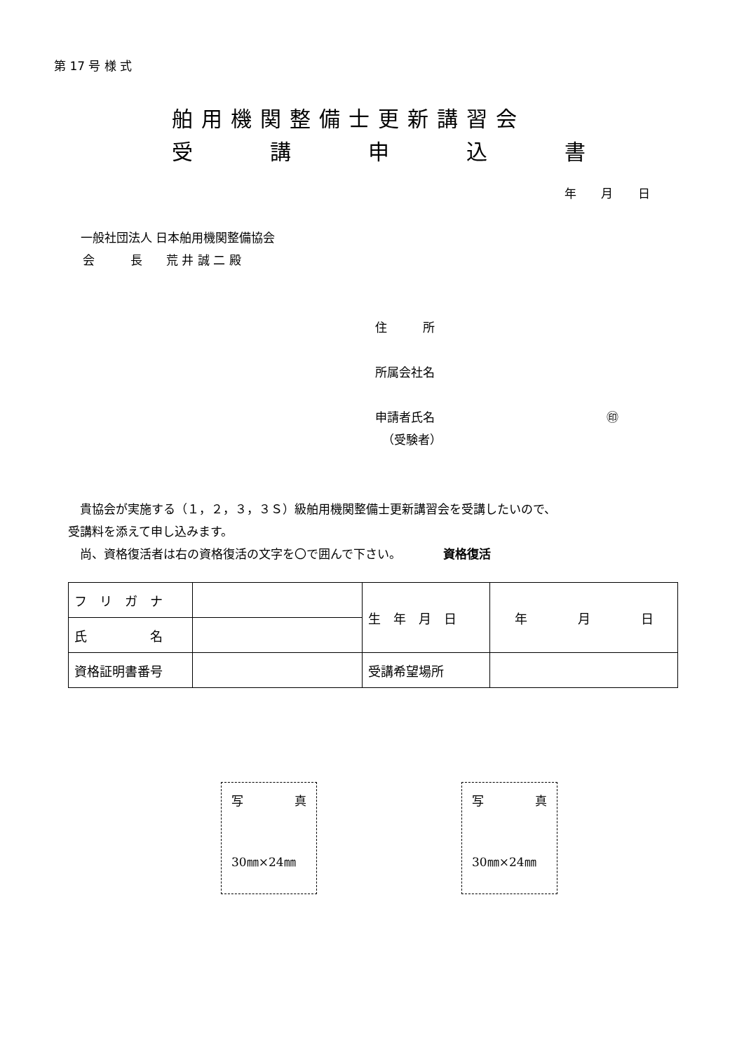第 17 号 様 式
舶用機関整備士更新講習会
受講申込書
年 月 日
一般社団法人 日本舶用機関整備協会
会　　　長　　荒 井 誠 二 殿
住　　　所
所属会社名
申請者氏名 ㊞
（受験者）
　貴協会が実施する（１，２，３，３Ｓ）級舶用機関整備士更新講習会を受講したいので、
受講料を添えて申し込みます。
　尚、資格復活者は右の資格復活の文字を〇で囲んで下さい。　　　　資格復活
| フ リ ガ ナ | | 生 年 月 日 | 年 月 日 |
| 氏 名 | | | |
| 資格証明書番号 | | 受講希望場所 | |
写 真
30㎜×24㎜
写 真
30㎜×24㎜